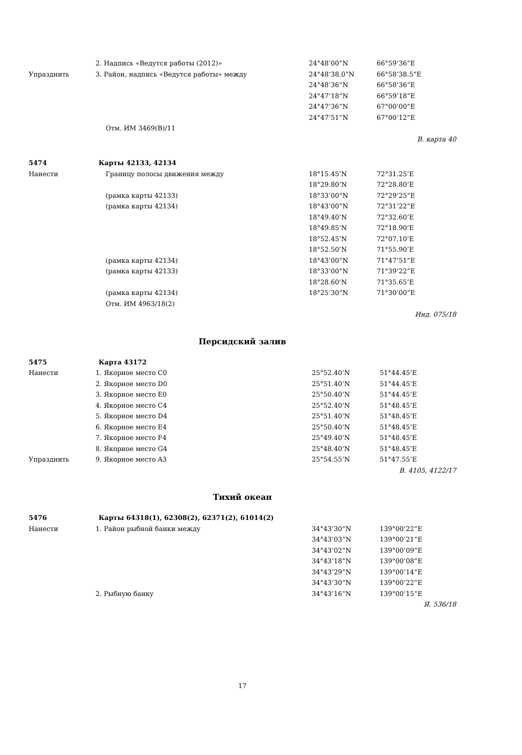| | 2. Надпись «Ведутся работы (2012)» | 24°48’00”N | 66°59’36”E |
| Упразднить | 3. Район, надпись «Ведутся работы» между | 24°48’38.0”N | 66°58’38.5”E |
| | | 24°48’36”N | 66°58’36”E |
| | | 24°47’18”N | 66°59’18”E |
| | | 24°47’36”N | 67°00’00”E |
| | | 24°47’51”N | 67°00’12”E |
| | Отм. ИМ 3469(В)/11 | | |
| В. карта 40 | | | |
| 5474 | Карты 42133, 42134 | | |
| Нанести | Границу полосы движения между | 18°15.45’N | 72°31.25’E |
| | | 18°29.80’N | 72°28.80’E |
| | (рамка карты 42133) | 18°33’00”N | 72°29’25”E |
| | (рамка карты 42134) | 18°43’00”N | 72°31’22”E |
| | | 18°49.40’N | 72°32.60’E |
| | | 18°49.85’N | 72°18.90’E |
| | | 18°52.45’N | 72°07.10’E |
| | | 18°52.50’N | 71°55.90’E |
| | (рамка карты 42134) | 18°43’00”N | 71°47’51”E |
| | (рамка карты 42133) | 18°33’00”N | 71°39’22”E |
| | | 18°28.60’N | 71°35.65’E |
| | (рамка карты 42134) | 18°25’30”N | 71°30’00”E |
| | Отм. ИМ 4963/18(2) | | |
| Инд. 075/18 | | | |
Персидский залив
| 5475 | Карта 43172 | | |
| Нанести | 1. Якорное место C0 | 25°52.40’N | 51°44.45’E |
| | 2. Якорное место D0 | 25°51.40’N | 51°44.45’E |
| | 3. Якорное место E0 | 25°50.40’N | 51°44.45’E |
| | 4. Якорное место C4 | 25°52.40’N | 51°48.45’E |
| | 5. Якорное место D4 | 25°51.40’N | 51°48.45’E |
| | 6. Якорное место E4 | 25°50.40’N | 51°48.45’E |
| | 7. Якорное место F4 | 25°49.40’N | 51°48.45’E |
| | 8. Якорное место G4 | 25°48.40’N | 51°48.45’E |
| Упразднить | 9. Якорное место A3 | 25°54.55’N | 51°47.55’E |
| В. 4105, 4122/17 | | | |
Тихий океан
| 5476 | Карты 64318(1), 62308(2), 62371(2), 61014(2) | | |
| Нанести | 1. Район рыбной банки между | 34°43’30”N | 139°00’22”E |
| | | 34°43’03”N | 139°00’21”E |
| | | 34°43’02”N | 139°00’09”E |
| | | 34°43’18”N | 139°00’08”E |
| | | 34°43’29”N | 139°00’14”E |
| | | 34°43’30”N | 139°00’22”E |
| | 2. Рыбную банку | 34°43’16”N | 139°00’15”E |
| Я. 536/18 | | | |
17